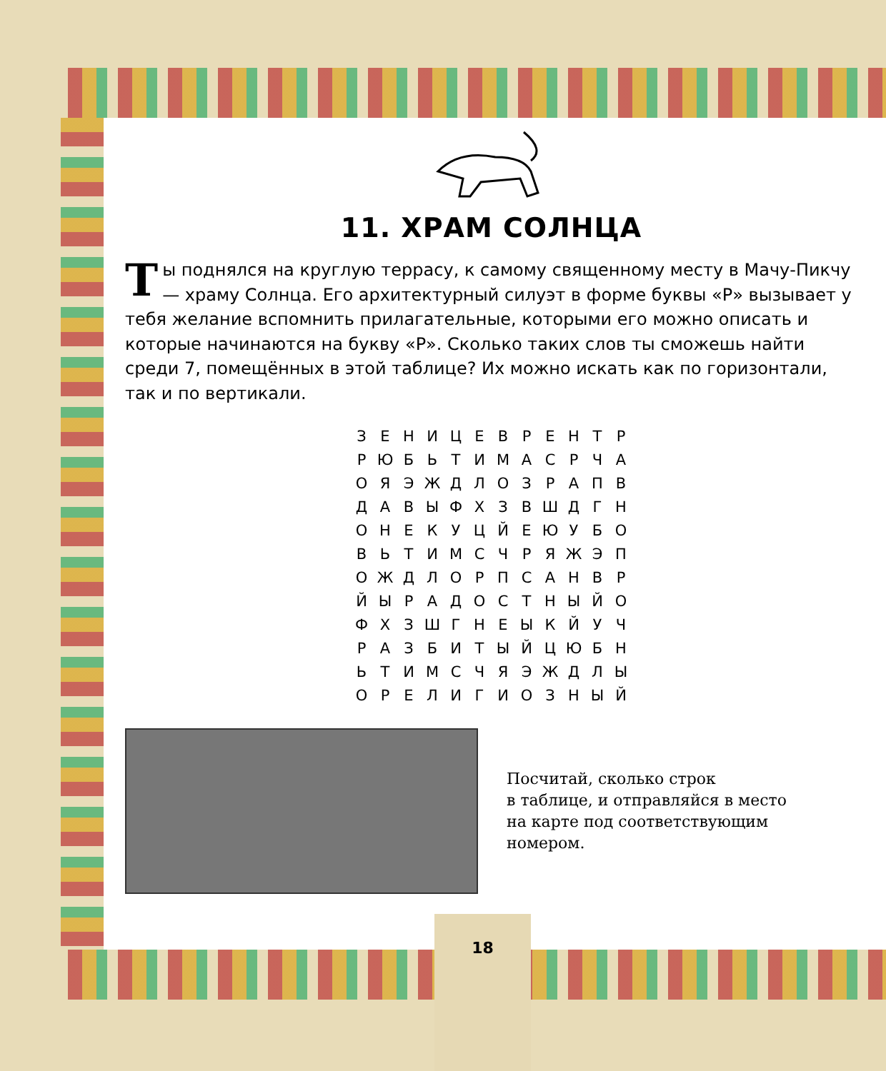11. ХРАМ СОЛНЦА
Ты поднялся на круглую террасу, к самому священному месту в Мачу-Пикчу — храму Солнца. Его архитектурный силуэт в форме буквы «Р» вызывает у тебя желание вспомнить прилагательные, которыми его можно описать и которые начинаются на букву «Р». Сколько таких слов ты сможешь найти среди 7, помещённых в этой таблице? Их можно искать как по горизонтали, так и по вертикали.
| З | Е | Н | И | Ц | Е | В | Р | Е | Н | Т | Р |
| Р | Ю | Б | Ь | Т | И | М | А | С | Р | Ч | А |
| О | Я | Э | Ж | Д | Л | О | З | Р | А | П | В |
| Д | А | В | Ы | Ф | Х | З | В | Ш | Д | Г | Н |
| О | Н | Е | К | У | Ц | Й | Е | Ю | У | Б | О |
| В | Ь | Т | И | М | С | Ч | Р | Я | Ж | Э | П |
| О | Ж | Д | Л | О | Р | П | С | А | Н | В | Р |
| Й | Ы | Р | А | Д | О | С | Т | Н | Ы | Й | О |
| Ф | Х | З | Ш | Г | Н | Е | Ы | К | Й | У | Ч |
| Р | А | З | Б | И | Т | Ы | Й | Ц | Ю | Б | Н |
| Ь | Т | И | М | С | Ч | Я | Э | Ж | Д | Л | Ы |
| О | Р | Е | Л | И | Г | И | О | З | Н | Ы | Й |
Посчитай, сколько строк
в таблице, и отправляйся в место
на карте под соответствующим
номером.
18